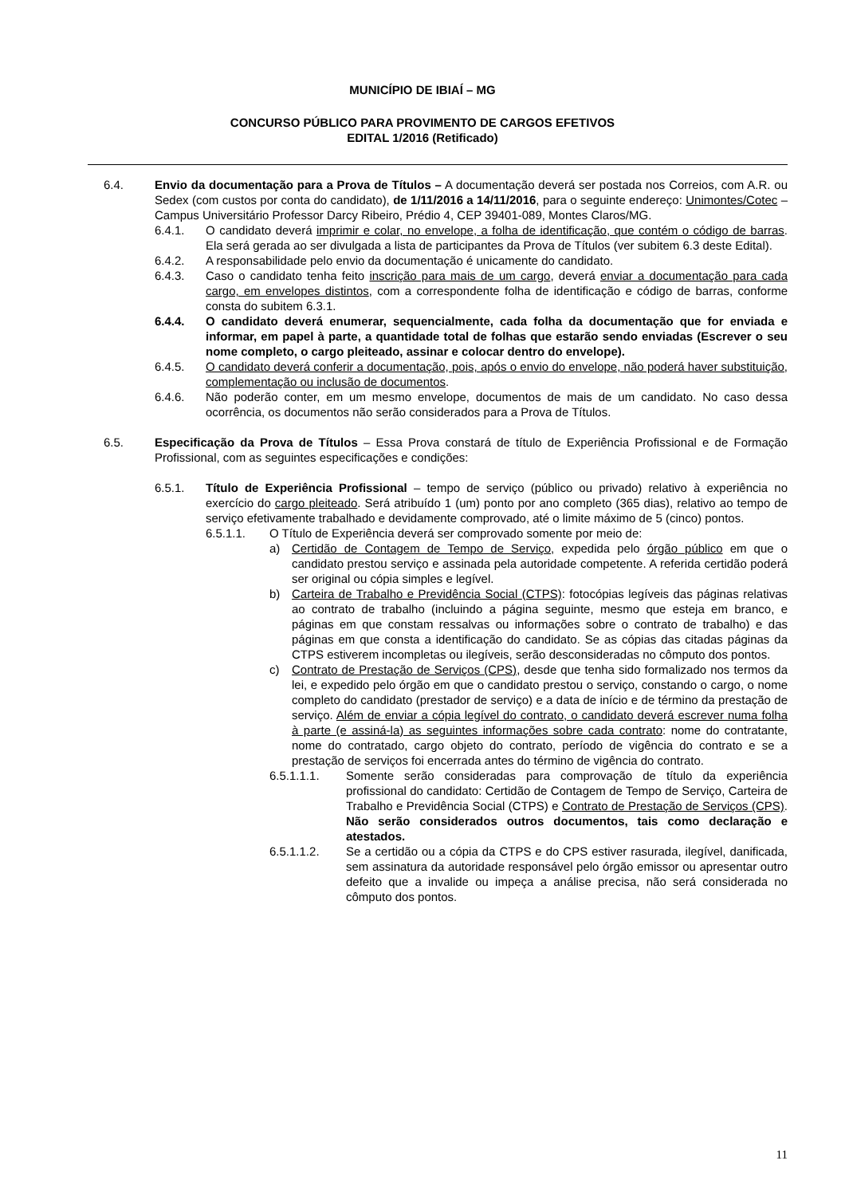MUNICÍPIO DE IBIAÍ – MG
CONCURSO PÚBLICO PARA PROVIMENTO DE CARGOS EFETIVOS
EDITAL 1/2016 (Retificado)
6.4. Envio da documentação para a Prova de Títulos – A documentação deverá ser postada nos Correios, com A.R. ou Sedex (com custos por conta do candidato), de 1/11/2016 a 14/11/2016, para o seguinte endereço: Unimontes/Cotec – Campus Universitário Professor Darcy Ribeiro, Prédio 4, CEP 39401-089, Montes Claros/MG.
6.4.1. O candidato deverá imprimir e colar, no envelope, a folha de identificação, que contém o código de barras. Ela será gerada ao ser divulgada a lista de participantes da Prova de Títulos (ver subitem 6.3 deste Edital).
6.4.2. A responsabilidade pelo envio da documentação é unicamente do candidato.
6.4.3. Caso o candidato tenha feito inscrição para mais de um cargo, deverá enviar a documentação para cada cargo, em envelopes distintos, com a correspondente folha de identificação e código de barras, conforme consta do subitem 6.3.1.
6.4.4. O candidato deverá enumerar, sequencialmente, cada folha da documentação que for enviada e informar, em papel à parte, a quantidade total de folhas que estarão sendo enviadas (Escrever o seu nome completo, o cargo pleiteado, assinar e colocar dentro do envelope).
6.4.5. O candidato deverá conferir a documentação, pois, após o envio do envelope, não poderá haver substituição, complementação ou inclusão de documentos.
6.4.6. Não poderão conter, em um mesmo envelope, documentos de mais de um candidato. No caso dessa ocorrência, os documentos não serão considerados para a Prova de Títulos.
6.5. Especificação da Prova de Títulos – Essa Prova constará de título de Experiência Profissional e de Formação Profissional, com as seguintes especificações e condições:
6.5.1. Título de Experiência Profissional – tempo de serviço (público ou privado) relativo à experiência no exercício do cargo pleiteado. Será atribuído 1 (um) ponto por ano completo (365 dias), relativo ao tempo de serviço efetivamente trabalhado e devidamente comprovado, até o limite máximo de 5 (cinco) pontos.
6.5.1.1. O Título de Experiência deverá ser comprovado somente por meio de:
a) Certidão de Contagem de Tempo de Serviço, expedida pelo órgão público em que o candidato prestou serviço e assinada pela autoridade competente. A referida certidão poderá ser original ou cópia simples e legível.
b) Carteira de Trabalho e Previdência Social (CTPS): fotocópias legíveis das páginas relativas ao contrato de trabalho (incluindo a página seguinte, mesmo que esteja em branco, e páginas em que constam ressalvas ou informações sobre o contrato de trabalho) e das páginas em que consta a identificação do candidato. Se as cópias das citadas páginas da CTPS estiverem incompletas ou ilegíveis, serão desconsideradas no cômputo dos pontos.
c) Contrato de Prestação de Serviços (CPS), desde que tenha sido formalizado nos termos da lei, e expedido pelo órgão em que o candidato prestou o serviço, constando o cargo, o nome completo do candidato (prestador de serviço) e a data de início e de término da prestação de serviço. Além de enviar a cópia legível do contrato, o candidato deverá escrever numa folha à parte (e assiná-la) as seguintes informações sobre cada contrato: nome do contratante, nome do contratado, cargo objeto do contrato, período de vigência do contrato e se a prestação de serviços foi encerrada antes do término de vigência do contrato.
6.5.1.1.1. Somente serão consideradas para comprovação de título da experiência profissional do candidato: Certidão de Contagem de Tempo de Serviço, Carteira de Trabalho e Previdência Social (CTPS) e Contrato de Prestação de Serviços (CPS). Não serão considerados outros documentos, tais como declaração e atestados.
6.5.1.1.2. Se a certidão ou a cópia da CTPS e do CPS estiver rasurada, ilegível, danificada, sem assinatura da autoridade responsável pelo órgão emissor ou apresentar outro defeito que a invalide ou impeça a análise precisa, não será considerada no cômputo dos pontos.
11